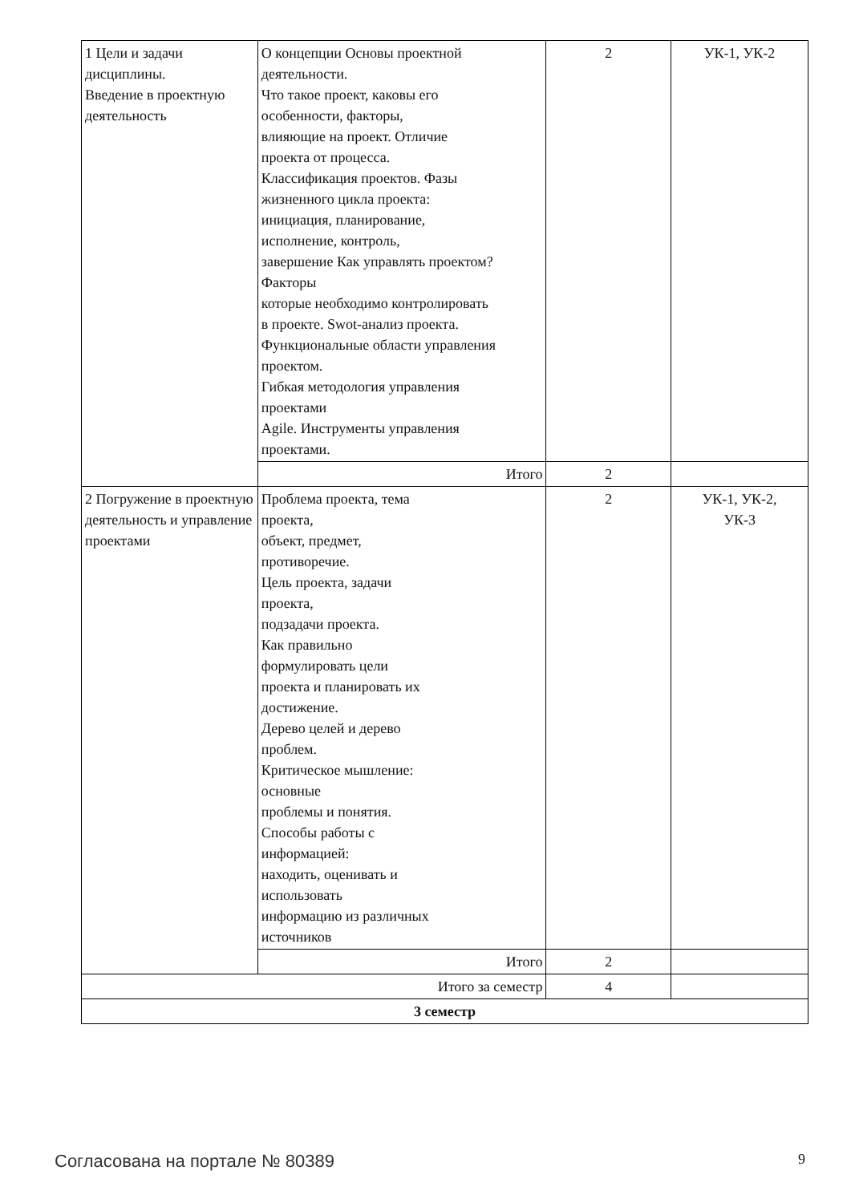| 1 Цели и задачи дисциплины. Введение в проектную деятельность | О концепции Основы проектной деятельности. Что такое проект, каковы его особенности, факторы, влияющие на проект. Отличие проекта от процесса. Классификация проектов. Фазы жизненного цикла проекта: инициация, планирование, исполнение, контроль, завершение Как управлять проектом? Факторы которые необходимо контролировать в проекте. Swot-анализ проекта. Функциональные области управления проектом. Гибкая методология управления проектами Agile. Инструменты управления проектами. | 2 | УК-1, УК-2 |
| | Итого | 2 | |
| 2 Погружение в проектную деятельность и управление проектами | Проблема проекта, тема проекта, объект, предмет, противоречие. Цель проекта, задачи проекта, подзадачи проекта. Как правильно формулировать цели проекта и планировать их достижение. Дерево целей и дерево проблем. Критическое мышление: основные проблемы и понятия. Способы работы с информацией: находить, оценивать и использовать информацию из различных источников | 2 | УК-1, УК-2, УК-3 |
| | Итого | 2 | |
| Итого за семестр | | 4 | |
| 3 семестр | | | |
Согласована на портале № 80389 9